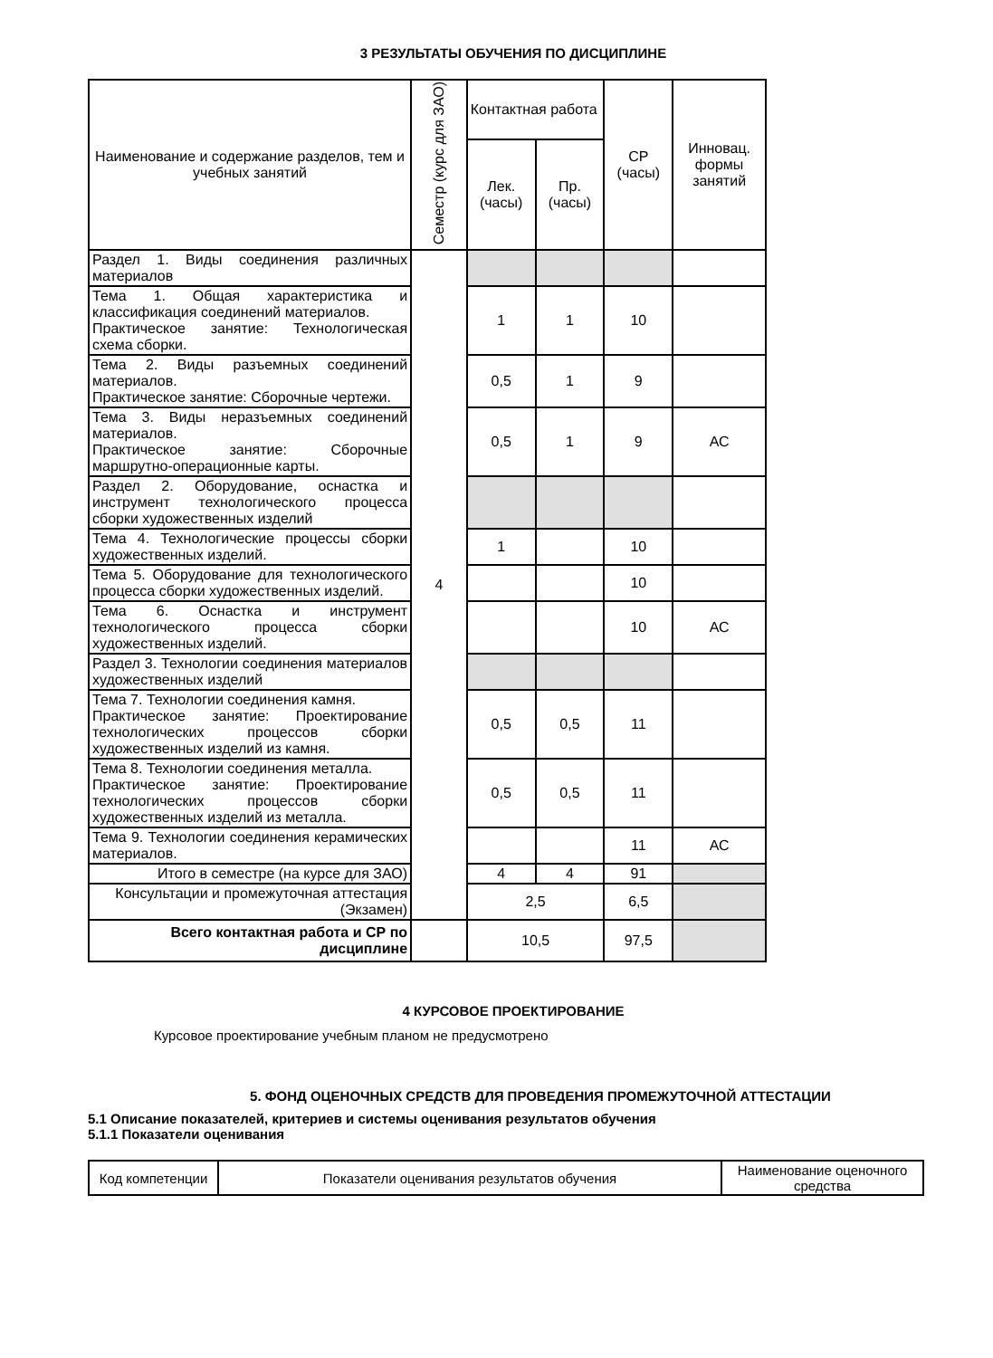3 РЕЗУЛЬТАТЫ ОБУЧЕНИЯ ПО ДИСЦИПЛИНЕ
| Наименование и содержание разделов, тем и учебных занятий | Семестр (курс для ЗАО) | Контактная работа | | СР (часы) | Инновац. формы занятий |
| --- | --- | --- | --- | --- | --- |
| | | Лек. (часы) | Пр. (часы) | | |
| Раздел 1. Виды соединения различных материалов | 4 | | | | |
| Тема 1. Общая характеристика и классификация соединений материалов. Практическое занятие: Технологическая схема сборки. | | 1 | 1 | 10 | |
| Тема 2. Виды разъемных соединений материалов. Практическое занятие: Сборочные чертежи. | | 0,5 | 1 | 9 | |
| Тема 3. Виды неразъемных соединений материалов. Практическое занятие: Сборочные маршрутно-операционные карты. | | 0,5 | 1 | 9 | АС |
| Раздел 2. Оборудование, оснастка и инструмент технологического процесса сборки художественных изделий | | | | | |
| Тема 4. Технологические процессы сборки художественных изделий. | | 1 | | 10 | |
| Тема 5. Оборудование для технологического процесса сборки художественных изделий. | | | | 10 | |
| Тема 6. Оснастка и инструмент технологического процесса сборки художественных изделий. | | | | 10 | АС |
| Раздел 3. Технологии соединения материалов художественных изделий | | | | | |
| Тема 7. Технологии соединения камня. Практическое занятие: Проектирование технологических процессов сборки художественных изделий из камня. | | 0,5 | 0,5 | 11 | |
| Тема 8. Технологии соединения металла. Практическое занятие: Проектирование технологических процессов сборки художественных изделий из металла. | | 0,5 | 0,5 | 11 | |
| Тема 9. Технологии соединения керамических материалов. | | | | 11 | АС |
| Итого в семестре (на курсе для ЗАО) | | 4 | 4 | 91 | |
| Консультации и промежуточная аттестация (Экзамен) | | 2,5 | | 6,5 | |
| Всего контактная работа и СР по дисциплине | | 10,5 | | 97,5 | |
4 КУРСОВОЕ ПРОЕКТИРОВАНИЕ
Курсовое проектирование учебным планом не предусмотрено
5. ФОНД ОЦЕНОЧНЫХ СРЕДСТВ ДЛЯ ПРОВЕДЕНИЯ ПРОМЕЖУТОЧНОЙ АТТЕСТАЦИИ
5.1 Описание показателей, критериев и системы оценивания результатов обучения
5.1.1 Показатели оценивания
| Код компетенции | Показатели оценивания результатов обучения | Наименование оценочного средства |
| --- | --- | --- |